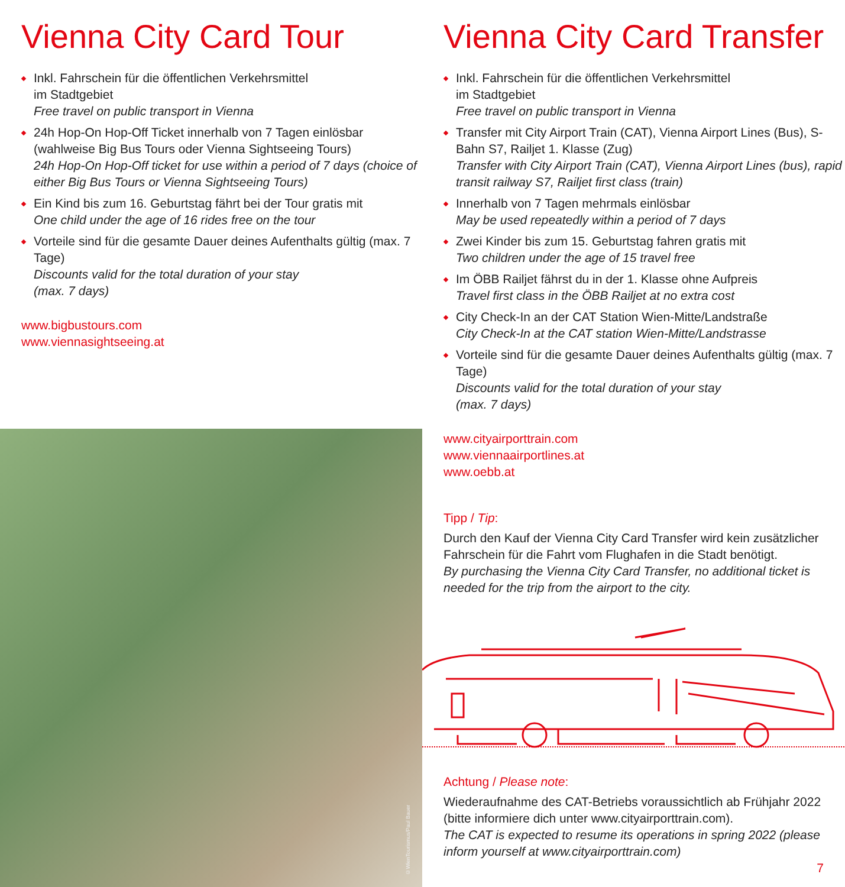Vienna City Card Tour
Inkl. Fahrschein für die öffentlichen Verkehrsmittel
im Stadtgebiet
Free travel on public transport in Vienna
24h Hop-On Hop-Off Ticket innerhalb von 7 Tagen einlösbar (wahlweise Big Bus Tours oder Vienna Sightseeing Tours)
24h Hop-On Hop-Off ticket for use within a period of 7 days (choice of either Big Bus Tours or Vienna Sightseeing Tours)
Ein Kind bis zum 16. Geburtstag fährt bei der Tour gratis mit
One child under the age of 16 rides free on the tour
Vorteile sind für die gesamte Dauer deines Aufenthalts gültig (max. 7 Tage)
Discounts valid for the total duration of your stay
(max. 7 days)
www.bigbustours.com
www.viennasightseeing.at
©WienTourismus/Paul Bauer
Vienna City Card Transfer
Inkl. Fahrschein für die öffentlichen Verkehrsmittel
im Stadtgebiet
Free travel on public transport in Vienna
Transfer mit City Airport Train (CAT), Vienna Airport Lines (Bus), S-Bahn S7, Railjet 1. Klasse (Zug)
Transfer with City Airport Train (CAT), Vienna Airport Lines (bus), rapid transit railway S7, Railjet first class (train)
Innerhalb von 7 Tagen mehrmals einlösbar
May be used repeatedly within a period of 7 days
Zwei Kinder bis zum 15. Geburtstag fahren gratis mit
Two children under the age of 15 travel free
Im ÖBB Railjet fährst du in der 1. Klasse ohne Aufpreis
Travel first class in the ÖBB Railjet at no extra cost
City Check-In an der CAT Station Wien-Mitte/Landstraße
City Check-In at the CAT station Wien-Mitte/Landstrasse
Vorteile sind für die gesamte Dauer deines Aufenthalts gültig (max. 7 Tage)
Discounts valid for the total duration of your stay
(max. 7 days)
www.cityairporttrain.com
www.viennaairportlines.at
www.oebb.at
Tipp / Tip:
Durch den Kauf der Vienna City Card Transfer wird kein zusätzlicher Fahrschein für die Fahrt vom Flughafen in die Stadt benötigt.
By purchasing the Vienna City Card Transfer, no additional ticket is needed for the trip from the airport to the city.
Achtung / Please note:
Wiederaufnahme des CAT-Betriebs voraussichtlich ab Frühjahr 2022 (bitte informiere dich unter www.cityairporttrain.com).
The CAT is expected to resume its operations in spring 2022 (please inform yourself at www.cityairporttrain.com)
7